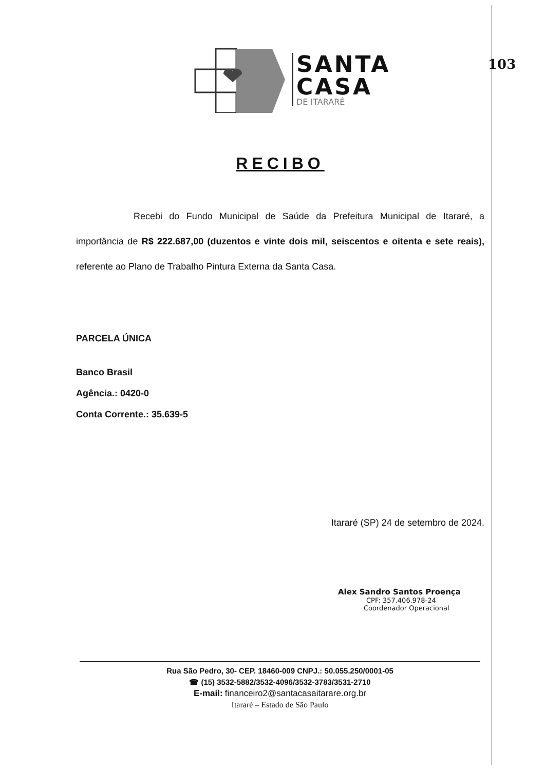103
SANTA
CASA
DE ITARARÉ
RECIBO
Recebi do Fundo Municipal de Saúde da Prefeitura Municipal de Itararé, a importância de R$ 222.687,00 (duzentos e vinte dois mil, seiscentos e oitenta e sete reais), referente ao Plano de Trabalho Pintura Externa da Santa Casa.
PARCELA ÚNICA
Banco Brasil
Agência.: 0420-0
Conta Corrente.: 35.639-5
Itararé (SP) 24 de setembro de 2024.
Alex Sandro Santos Proença
CPF: 357.406.978-24
Coordenador Operacional
Rua São Pedro, 30- CEP. 18460-009 CNPJ.: 50.055.250/0001-05
☎ (15) 3532-5882/3532-4096/3532-3783/3531-2710
E-mail: financeiro2@santacasaitarare.org.br
Itararé – Estado de São Paulo